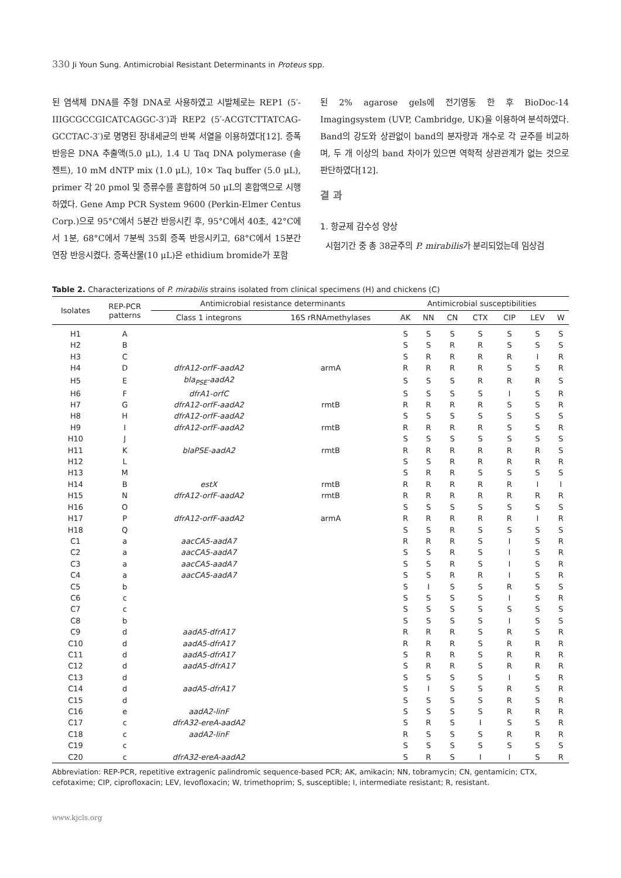330 Ji Youn Sung. Antimicrobial Resistant Determinants in Proteus spp.
된 염색체 DNA를 주형 DNA로 사용하였고 시발체로는 REP1 (5′-IIIGCGCCGICATCAGGC-3′)과 REP2 (5′-ACGTCTTATCAG-GCCTAC-3′)로 명명된 장내세균의 반복 서열을 이용하였다[12]. 증폭반응은 DNA 추출액(5.0 μL), 1.4 U Taq DNA polymerase (솔젠트), 10 mM dNTP mix (1.0 μL), 10× Taq buffer (5.0 μL), primer 각 20 pmol 및 증류수를 혼합하여 50 μL의 혼합액으로 시행하였다. Gene Amp PCR System 9600 (Perkin-Elmer Centus Corp.)으로 95°C에서 5분간 반응시킨 후, 95°C에서 40초, 42°C에서 1분, 68°C에서 7분씩 35회 증폭 반응시키고, 68°C에서 15분간 연장 반응시켰다. 증폭산물(10 μL)은 ethidium bromide가 포함
된 2% agarose gels에 전기영동 한 후 BioDoc-14 Imagingsystem (UVP, Cambridge, UK)을 이용하여 분석하였다. Band의 강도와 상관없이 band의 분자량과 개수로 각 균주를 비교하며, 두 개 이상의 band 차이가 있으면 역학적 상관관계가 없는 것으로 판단하였다[12].
결 과
1. 항균제 감수성 양상
시험기간 중 총 38균주의 P. mirabilis가 분리되었는데 임상검
Table 2. Characterizations of P. mirabilis strains isolated from clinical specimens (H) and chickens (C)
| Isolates | REP-PCR patterns | Antimicrobial resistance determinants | | Antimicrobial susceptibilities | | | | | | |
| --- | --- | --- | --- | --- | --- | --- | --- | --- | --- | --- |
| | | Class 1 integrons | 16S rRNAmethylases | AK | NN | CN | CTX | CIP | LEV | W |
| H1 | A | | | S | S | S | S | S | S | S |
| H2 | B | | | S | S | R | R | S | S | S |
| H3 | C | | | S | R | R | R | R | I | R |
| H4 | D | dfrA12-orfF-aadA2 | armA | R | R | R | R | S | S | R |
| H5 | E | bla<sub>PSE</sub>-aadA2 | | S | S | S | R | R | R | S |
| H6 | F | dfrA1-orfC | | S | S | S | S | I | S | R |
| H7 | G | dfrA12-orfF-aadA2 | rmtB | R | R | R | R | S | S | R |
| H8 | H | dfrA12-orfF-aadA2 | | S | S | S | S | S | S | S |
| H9 | I | dfrA12-orfF-aadA2 | rmtB | R | R | R | R | S | S | R |
| H10 | J | | | S | S | S | S | S | S | S |
| H11 | K | blaPSE-aadA2 | rmtB | R | R | R | R | R | R | S |
| H12 | L | | | S | S | R | R | R | R | R |
| H13 | M | | | S | R | R | S | S | S | S |
| H14 | B | estX | rmtB | R | R | R | R | R | I | I |
| H15 | N | dfrA12-orfF-aadA2 | rmtB | R | R | R | R | R | R | R |
| H16 | O | | | S | S | S | S | S | S | S |
| H17 | P | dfrA12-orfF-aadA2 | armA | R | R | R | R | R | I | R |
| H18 | Q | | | S | S | R | S | S | S | S |
| C1 | a | aacCA5-aadA7 | | R | R | R | S | I | S | R |
| C2 | a | aacCA5-aadA7 | | S | S | R | S | I | S | R |
| C3 | a | aacCA5-aadA7 | | S | S | R | S | I | S | R |
| C4 | a | aacCA5-aadA7 | | S | S | R | R | I | S | R |
| C5 | b | | | S | I | S | S | R | S | S |
| C6 | c | | | S | S | S | S | I | S | R |
| C7 | c | | | S | S | S | S | S | S | S |
| C8 | b | | | S | S | S | S | I | S | S |
| C9 | d | aadA5-dfrA17 | | R | R | R | S | R | S | R |
| C10 | d | aadA5-dfrA17 | | R | R | R | S | R | R | R |
| C11 | d | aadA5-dfrA17 | | S | R | R | S | R | R | R |
| C12 | d | aadA5-dfrA17 | | S | R | R | S | R | R | R |
| C13 | d | | | S | S | S | S | I | S | R |
| C14 | d | aadA5-dfrA17 | | S | I | S | S | R | S | R |
| C15 | d | | | S | S | S | S | R | S | R |
| C16 | e | aadA2-linF | | S | S | S | S | R | R | R |
| C17 | c | dfrA32-ereA-aadA2 | | S | R | S | I | S | S | R |
| C18 | c | aadA2-linF | | R | S | S | S | R | R | R |
| C19 | c | | | S | S | S | S | S | S | S |
| C20 | c | dfrA32-ereA-aadA2 | | S | R | S | I | I | S | R |
Abbreviation: REP-PCR, repetitive extragenic palindromic sequence-based PCR; AK, amikacin; NN, tobramycin; CN, gentamicin; CTX, cefotaxime; CIP, ciprofloxacin; LEV, levofloxacin; W, trimethoprim; S, susceptible; I, intermediate resistant; R, resistant.
www.kjcls.org